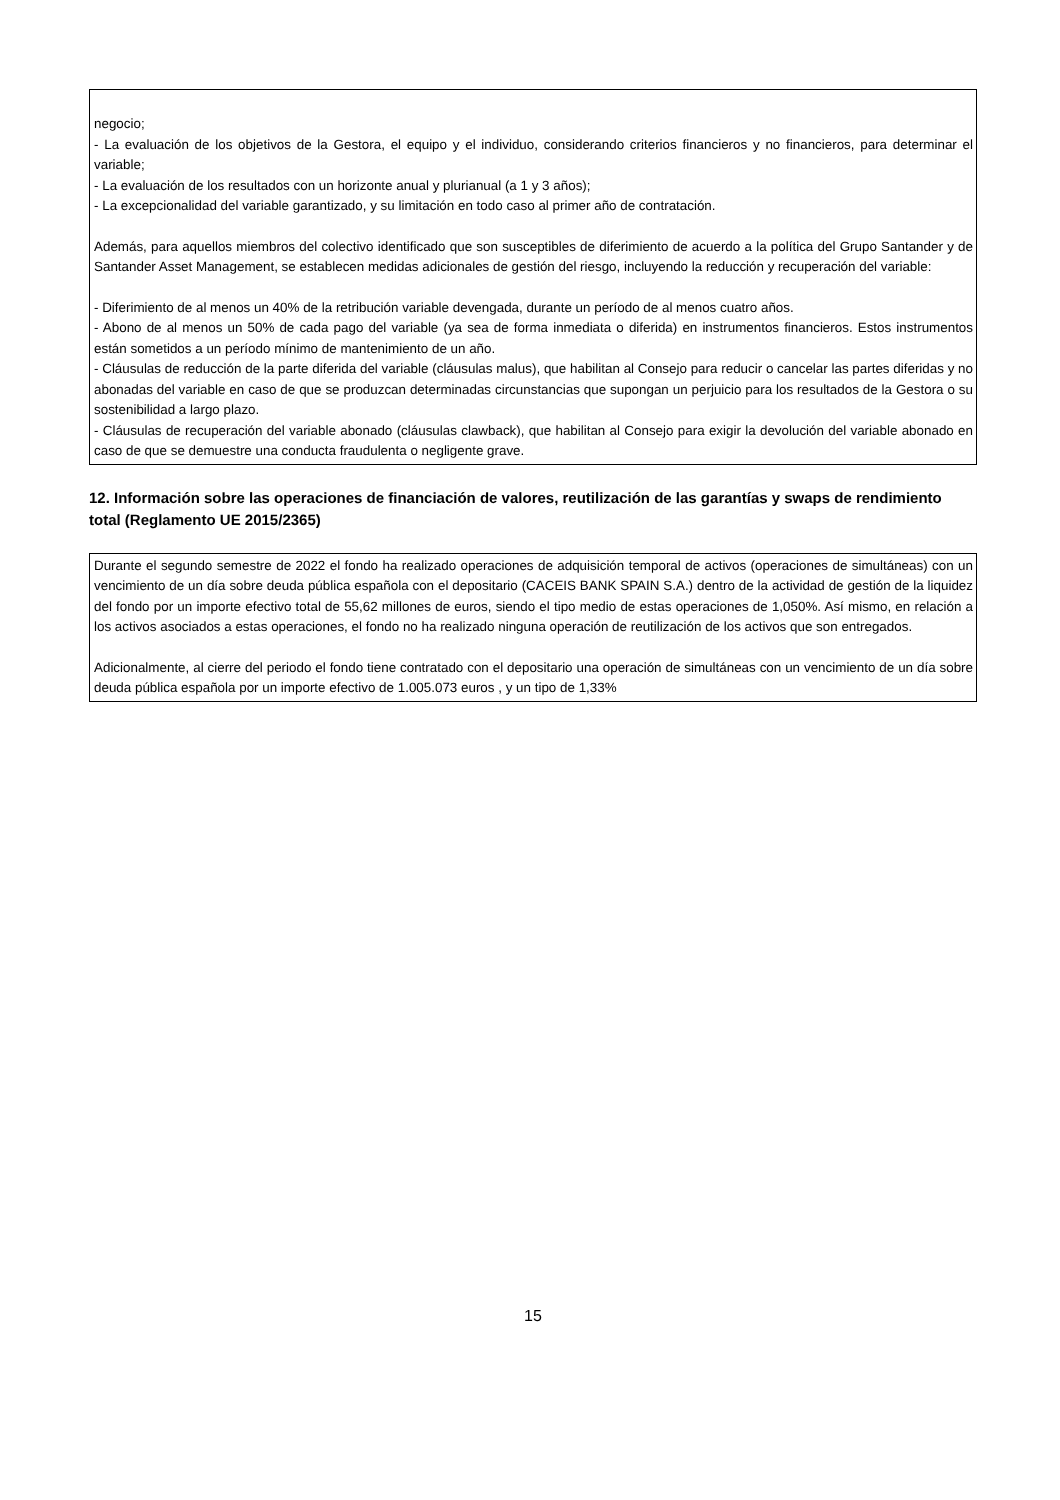negocio;
- La evaluación de los objetivos de la Gestora, el equipo y el individuo, considerando criterios financieros y no financieros, para determinar el variable;
- La evaluación de los resultados con un horizonte anual y plurianual (a 1 y 3 años);
- La excepcionalidad del variable garantizado, y su limitación en todo caso al primer año de contratación.
Además, para aquellos miembros del colectivo identificado que son susceptibles de diferimiento de acuerdo a la política del Grupo Santander y de Santander Asset Management, se establecen medidas adicionales de gestión del riesgo, incluyendo la reducción y recuperación del variable:
- Diferimiento de al menos un 40% de la retribución variable devengada, durante un período de al menos cuatro años.
- Abono de al menos un 50% de cada pago del variable (ya sea de forma inmediata o diferida) en instrumentos financieros. Estos instrumentos están sometidos a un período mínimo de mantenimiento de un año.
- Cláusulas de reducción de la parte diferida del variable (cláusulas malus), que habilitan al Consejo para reducir o cancelar las partes diferidas y no abonadas del variable en caso de que se produzcan determinadas circunstancias que supongan un perjuicio para los resultados de la Gestora o su sostenibilidad a largo plazo.
- Cláusulas de recuperación del variable abonado (cláusulas clawback), que habilitan al Consejo para exigir la devolución del variable abonado en caso de que se demuestre una conducta fraudulenta o negligente grave.
12. Información sobre las operaciones de financiación de valores, reutilización de las garantías y swaps de rendimiento total (Reglamento UE 2015/2365)
Durante el segundo semestre de 2022 el fondo ha realizado operaciones de adquisición temporal de activos (operaciones de simultáneas) con un vencimiento de un día sobre deuda pública española con el depositario (CACEIS BANK SPAIN S.A.) dentro de la actividad de gestión de la liquidez del fondo por un importe efectivo total de 55,62 millones de euros, siendo el tipo medio de estas operaciones de 1,050%. Así mismo, en relación a los activos asociados a estas operaciones, el fondo no ha realizado ninguna operación de reutilización de los activos que son entregados.
Adicionalmente, al cierre del periodo el fondo tiene contratado con el depositario una operación de simultáneas con un vencimiento de un día sobre deuda pública española por un importe efectivo de 1.005.073 euros , y un tipo de 1,33%
15